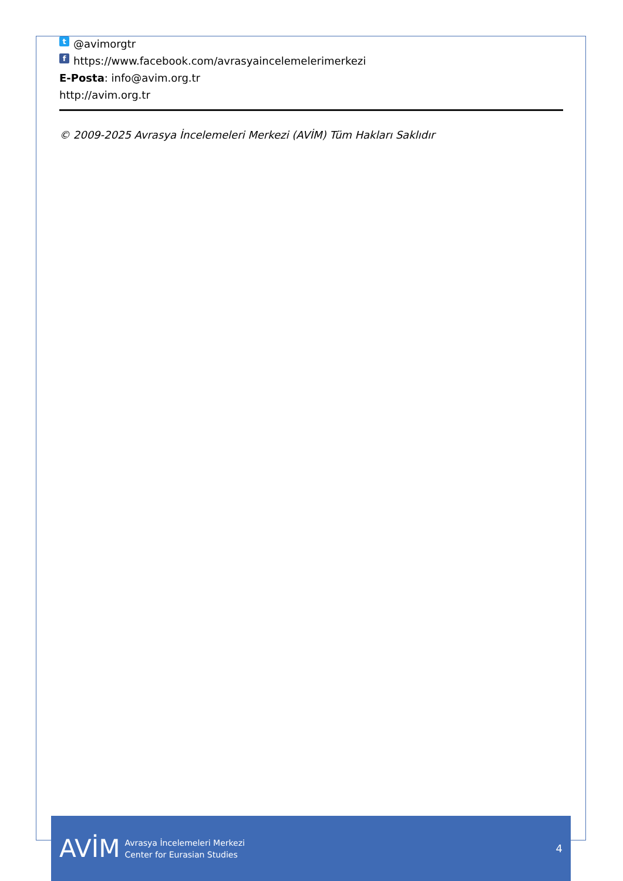t @avimorgtr
fhttps://www.facebook.com/avrasyaincelemelerimerkezi
E-Posta: info@avim.org.tr
http://avim.org.tr
© 2009-2025 Avrasya İncelemeleri Merkezi (AVİM) Tüm Hakları Saklıdır
AVİM
Avrasya İncelemeleri Merkezi
Center for Eurasian Studies
4